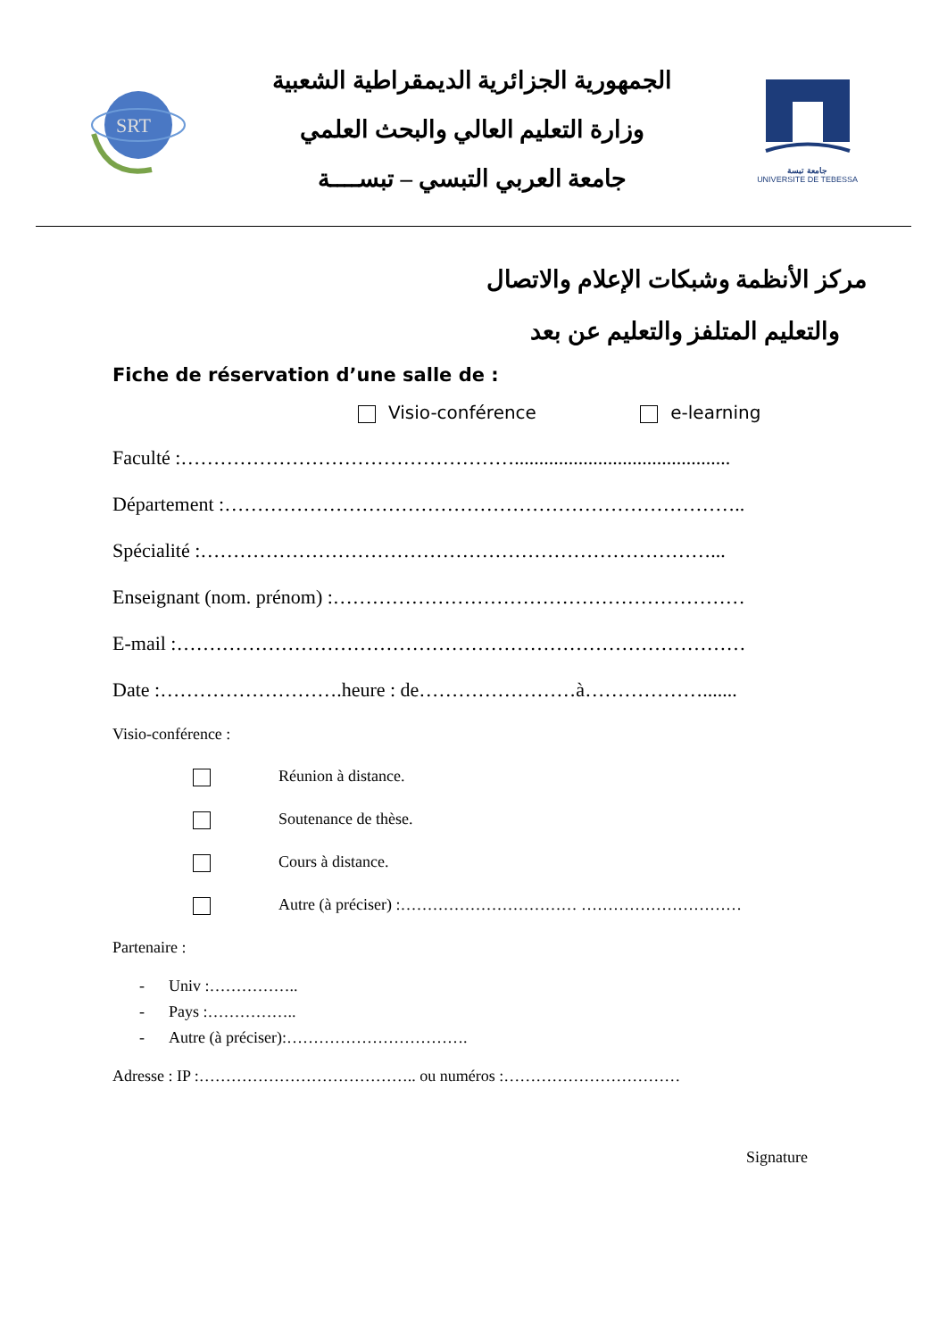SRT
الجمهورية الجزائرية الديمقراطية الشعبية
وزارة التعليم العالي والبحث العلمي
جامعة العربي التبسي – تبســــة
جامعة تبسة
UNIVERSITE DE TEBESSA
مركز الأنظمة وشبكات الإعلام والاتصال
والتعليم المتلفز والتعليم عن بعد
Fiche de réservation d’une salle de :
Visio-conférence e-learning
Faculté :……………………………………………............................................
Département :……………………………………………………………………..
Spécialité :……………………………………………………………………...
Enseignant (nom. prénom) :………………………………………………………
E-mail :……………………………………………………………………………
Date :……………………….heure : de……………………à……………….......
Visio-conférence :
Réunion à distance.
Soutenance de thèse.
Cours à distance.
Autre (à préciser) :…………………………… …………………………
Partenaire :
- Univ :……………..
- Pays :……………..
- Autre (à préciser):…………………………….
Adresse : IP :………………………………….. ou numéros :……………………………
Signature